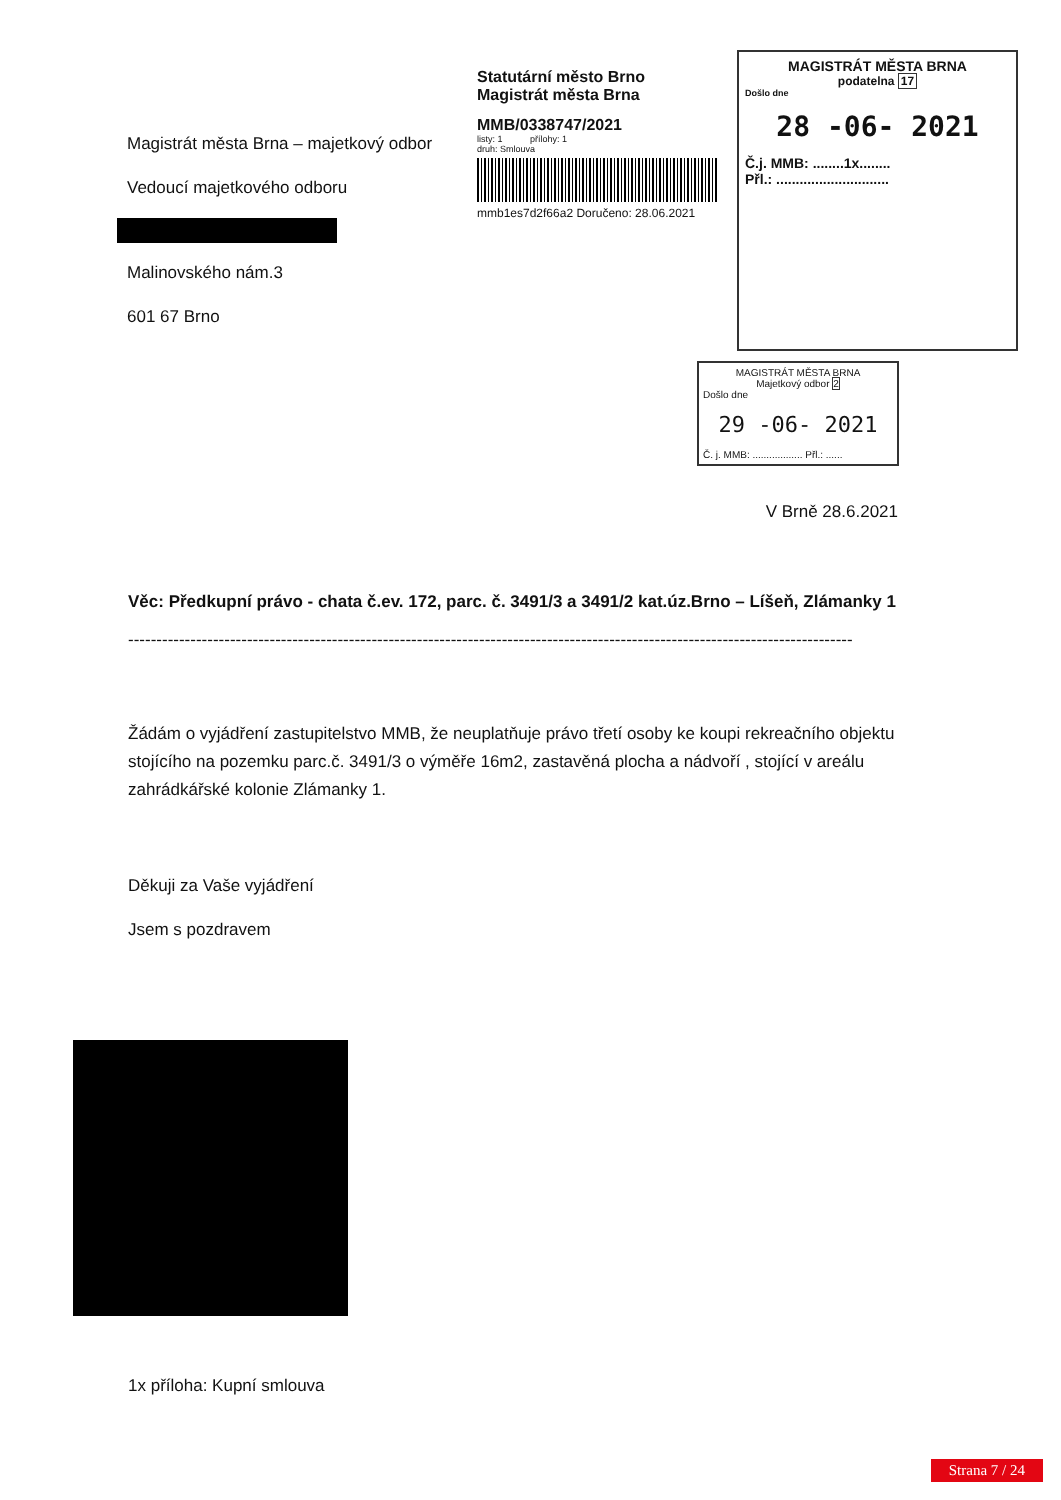Magistrát města Brna – majetkový odbor
Vedoucí majetkového odboru
Malinovského nám.3
601 67 Brno
Statutární město Brno
Magistrát města Brna
MMB/0338747/2021
listy: 1 přílohy: 1
druh: Smlouva
mmb1es7d2f66a2 Doručeno: 28.06.2021
MAGISTRÁT MĚSTA BRNA
podatelna 17
Došlo dne
28 -06- 2021
Č.j. MMB: ........1x........
Přl.: .............................
MAGISTRÁT MĚSTA BRNA
Majetkový odbor 2
Došlo dne
29 -06- 2021
Č. j. MMB: .................. Přl.: ......
V Brně 28.6.2021
Věc: Předkupní právo - chata č.ev. 172, parc. č. 3491/3 a 3491/2 kat.úz.Brno – Líšeň, Zlámanky 1
--------------------------------------------------------------------------------------------------------------------------------
Žádám o vyjádření zastupitelstvo MMB, že neuplatňuje právo třetí osoby ke koupi rekreačního objektu stojícího na pozemku parc.č. 3491/3 o výměře 16m2, zastavěná plocha a nádvoří , stojící v areálu zahrádkářské kolonie Zlámanky 1.
Děkuji za Vaše vyjádření
Jsem s pozdravem
1x příloha: Kupní smlouva
Strana 7 / 24